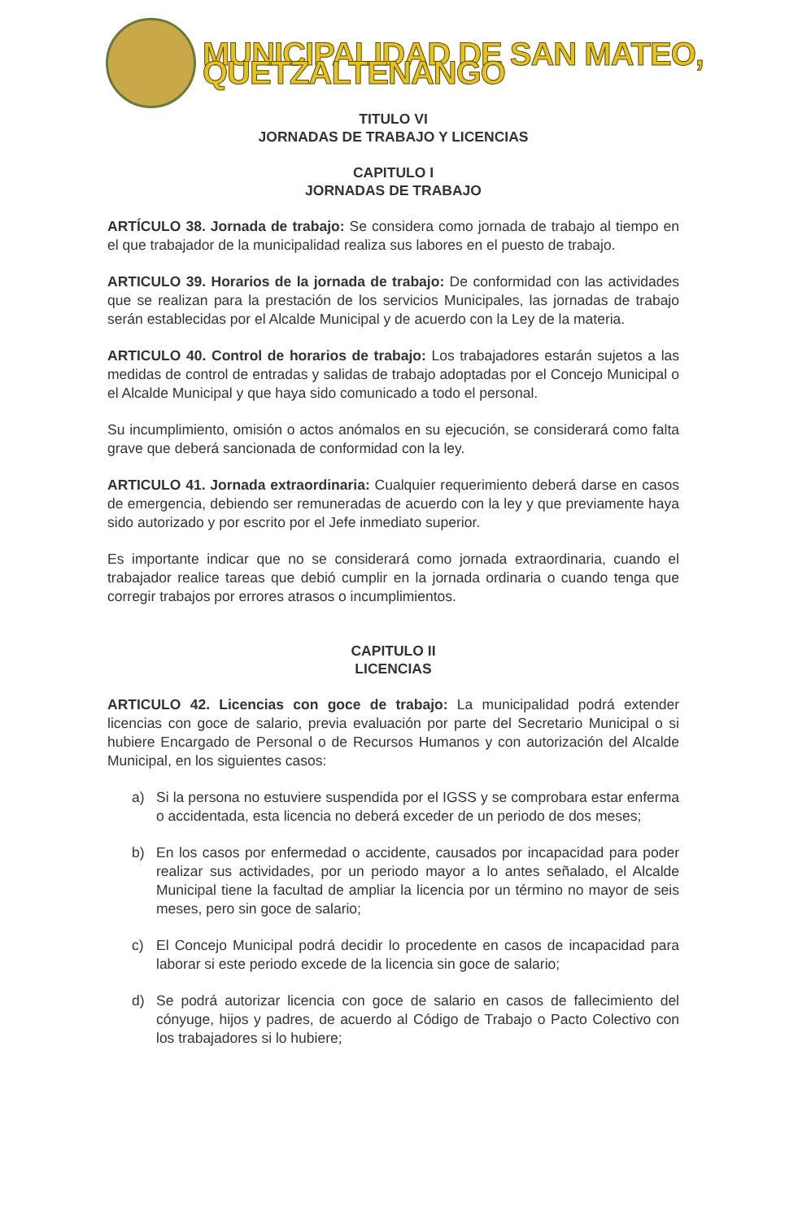MUNICIPALIDAD DE SAN MATEO, QUETZALTENANGO
TITULO VI
JORNADAS DE TRABAJO Y LICENCIAS
CAPITULO I
JORNADAS DE TRABAJO
ARTÍCULO 38. Jornada de trabajo: Se considera como jornada de trabajo al tiempo en el que trabajador de la municipalidad realiza sus labores en el puesto de trabajo.
ARTICULO 39. Horarios de la jornada de trabajo: De conformidad con las actividades que se realizan para la prestación de los servicios Municipales, las jornadas de trabajo serán establecidas por el Alcalde Municipal y de acuerdo con la Ley de la materia.
ARTICULO 40. Control de horarios de trabajo: Los trabajadores estarán sujetos a las medidas de control de entradas y salidas de trabajo adoptadas por el Concejo Municipal o el Alcalde Municipal y que haya sido comunicado a todo el personal.
Su incumplimiento, omisión o actos anómalos en su ejecución, se considerará como falta grave que deberá sancionada de conformidad con la ley.
ARTICULO 41. Jornada extraordinaria: Cualquier requerimiento deberá darse en casos de emergencia, debiendo ser remuneradas de acuerdo con la ley y que previamente haya sido autorizado y por escrito por el Jefe inmediato superior.
Es importante indicar que no se considerará como jornada extraordinaria, cuando el trabajador realice tareas que debió cumplir en la jornada ordinaria o cuando tenga que corregir trabajos por errores atrasos o incumplimientos.
CAPITULO II
LICENCIAS
ARTICULO 42. Licencias con goce de trabajo: La municipalidad podrá extender licencias con goce de salario, previa evaluación por parte del Secretario Municipal o si hubiere Encargado de Personal o de Recursos Humanos y con autorización del Alcalde Municipal, en los siguientes casos:
a) Si la persona no estuviere suspendida por el IGSS y se comprobara estar enferma o accidentada, esta licencia no deberá exceder de un periodo de dos meses;
b) En los casos por enfermedad o accidente, causados por incapacidad para poder realizar sus actividades, por un periodo mayor a lo antes señalado, el Alcalde Municipal tiene la facultad de ampliar la licencia por un término no mayor de seis meses, pero sin goce de salario;
c) El Concejo Municipal podrá decidir lo procedente en casos de incapacidad para laborar si este periodo excede de la licencia sin goce de salario;
d) Se podrá autorizar licencia con goce de salario en casos de fallecimiento del cónyuge, hijos y padres, de acuerdo al Código de Trabajo o Pacto Colectivo con los trabajadores si lo hubiere;